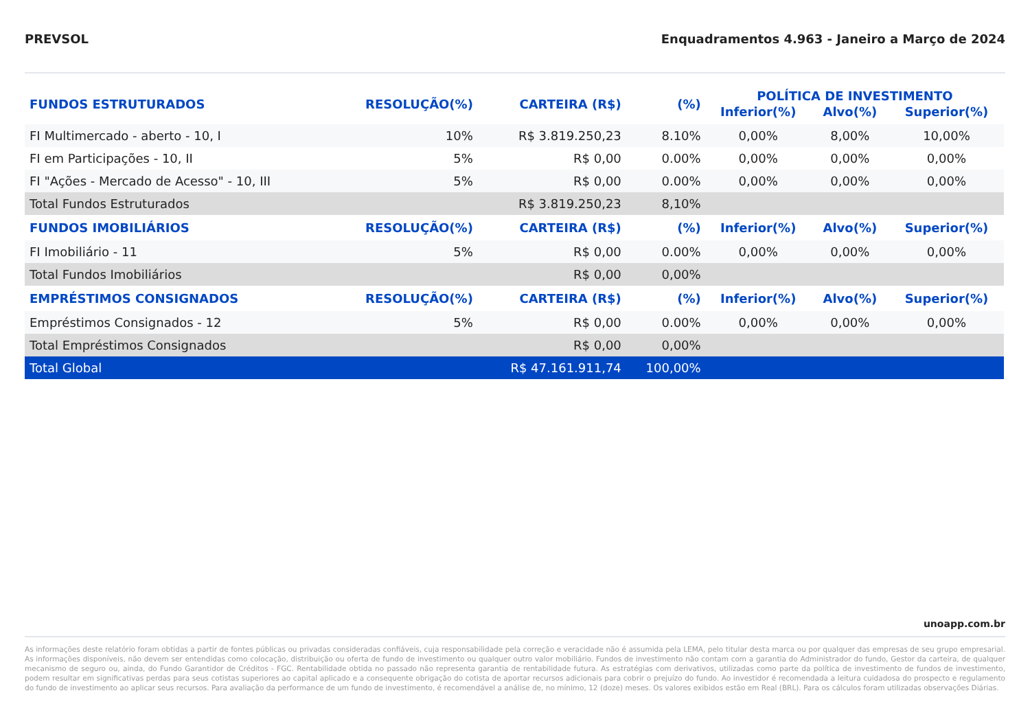PREVSOL Enquadramentos 4.963 - Janeiro a Março de 2024
| FUNDOS ESTRUTURADOS | RESOLUÇÃO(%) | CARTEIRA (R$) | (%) | POLÍTICA DE INVESTIMENTO | | |
| --- | --- | --- | --- | --- | --- | --- |
| | | | | Inferior(%) | Alvo(%) | Superior(%) |
| FI Multimercado - aberto - 10, I | 10% | R$ 3.819.250,23 | 8.10% | 0,00% | 8,00% | 10,00% |
| FI em Participações - 10, II | 5% | R$ 0,00 | 0.00% | 0,00% | 0,00% | 0,00% |
| FI "Ações - Mercado de Acesso" - 10, III | 5% | R$ 0,00 | 0.00% | 0,00% | 0,00% | 0,00% |
| Total Fundos Estruturados | | R$ 3.819.250,23 | 8,10% | | | |
| FUNDOS IMOBILIÁRIOS | RESOLUÇÃO(%) | CARTEIRA (R$) | (%) | Inferior(%) | Alvo(%) | Superior(%) |
| FI Imobiliário - 11 | 5% | R$ 0,00 | 0.00% | 0,00% | 0,00% | 0,00% |
| Total Fundos Imobiliários | | R$ 0,00 | 0,00% | | | |
| EMPRÉSTIMOS CONSIGNADOS | RESOLUÇÃO(%) | CARTEIRA (R$) | (%) | Inferior(%) | Alvo(%) | Superior(%) |
| Empréstimos Consignados - 12 | 5% | R$ 0,00 | 0.00% | 0,00% | 0,00% | 0,00% |
| Total Empréstimos Consignados | | R$ 0,00 | 0,00% | | | |
| Total Global | | R$ 47.161.911,74 | 100,00% | | | |
unoapp.com.br
As informações deste relatório foram obtidas a partir de fontes públicas ou privadas consideradas confiáveis, cuja responsabilidade pela correção e veracidade não é assumida pela LEMA, pelo titular desta marca ou por qualquer das empresas de seu grupo empresarial. As informações disponíveis, não devem ser entendidas como colocação, distribuição ou oferta de fundo de investimento ou qualquer outro valor mobiliário. Fundos de investimento não contam com a garantia do Administrador do fundo, Gestor da carteira, de qualquer mecanismo de seguro ou, ainda, do Fundo Garantidor de Créditos - FGC. Rentabilidade obtida no passado não representa garantia de rentabilidade futura. As estratégias com derivativos, utilizadas como parte da política de investimento de fundos de investimento, podem resultar em significativas perdas para seus cotistas superiores ao capital aplicado e a consequente obrigação do cotista de aportar recursos adicionais para cobrir o prejuízo do fundo. Ao investidor é recomendada a leitura cuidadosa do prospecto e regulamento do fundo de investimento ao aplicar seus recursos. Para avaliação da performance de um fundo de investimento, é recomendável a análise de, no mínimo, 12 (doze) meses. Os valores exibidos estão em Real (BRL). Para os cálculos foram utilizadas observações Diárias.